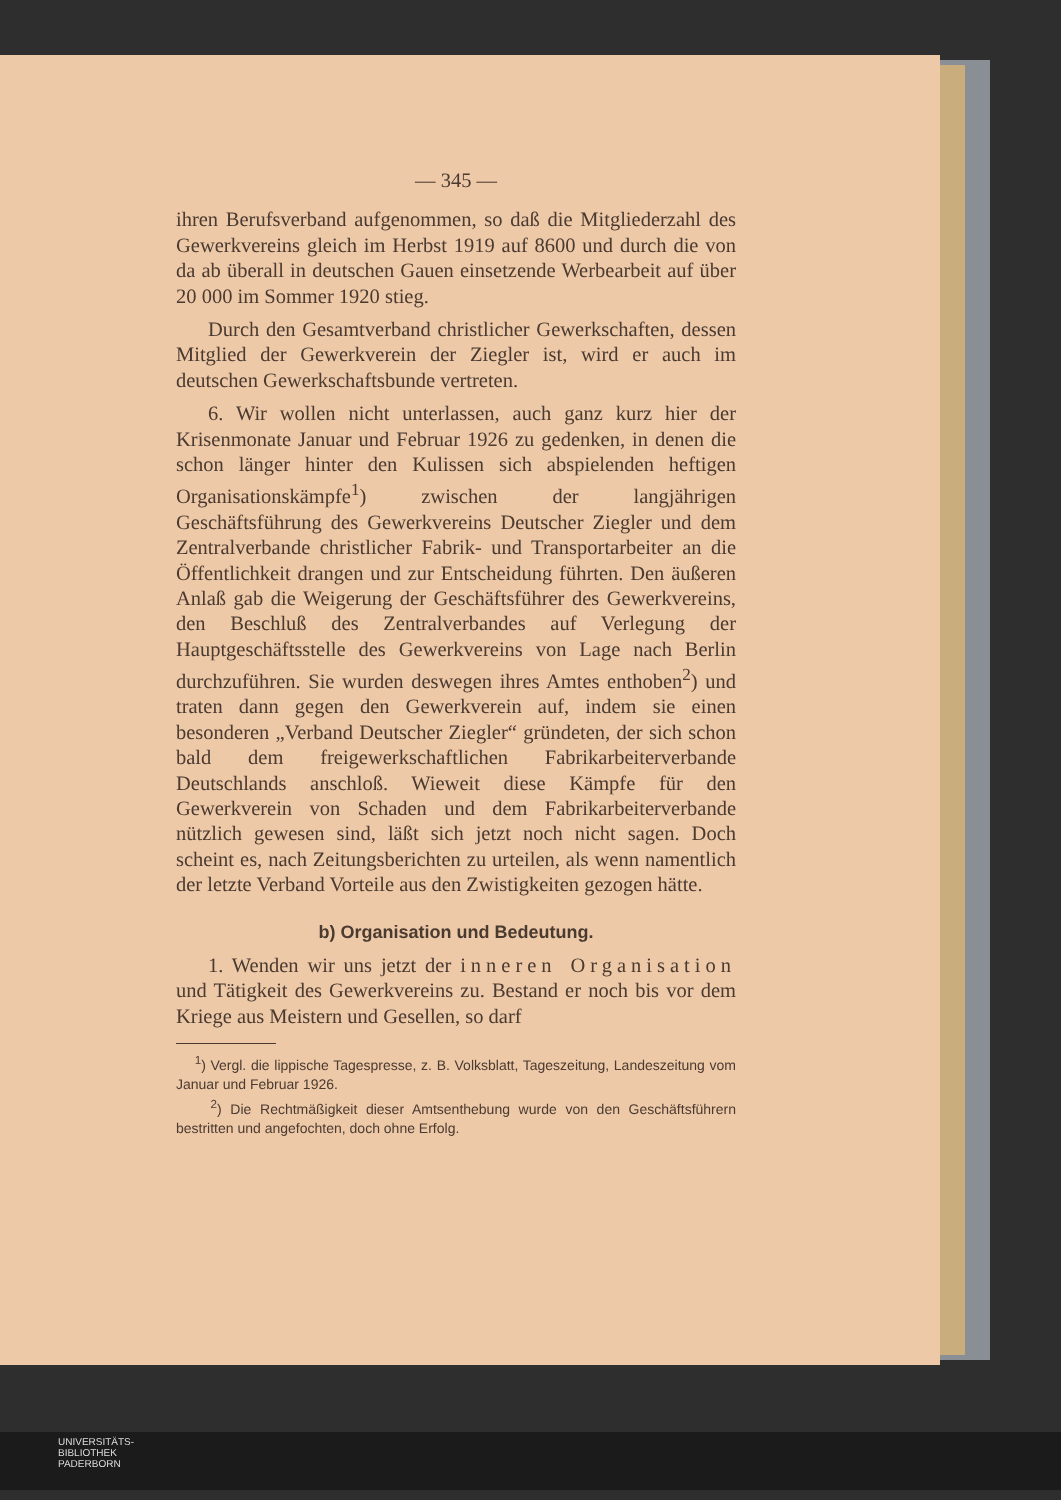— 345 —
ihren Berufsverband aufgenommen, so daß die Mitgliederzahl des Gewerkvereins gleich im Herbst 1919 auf 8600 und durch die von da ab überall in deutschen Gauen einsetzende Werbearbeit auf über 20 000 im Sommer 1920 stieg.
Durch den Gesamtverband christlicher Gewerkschaften, dessen Mitglied der Gewerkverein der Ziegler ist, wird er auch im deutschen Gewerkschaftsbunde vertreten.
6. Wir wollen nicht unterlassen, auch ganz kurz hier der Krisenmonate Januar und Februar 1926 zu gedenken, in denen die schon länger hinter den Kulissen sich abspielenden heftigen Organisationskämpfe<sup>1</sup>) zwischen der langjährigen Geschäftsführung des Gewerkvereins Deutscher Ziegler und dem Zentralverbande christlicher Fabrik- und Transportarbeiter an die Öffentlichkeit drangen und zur Entscheidung führten. Den äußeren Anlaß gab die Weigerung der Geschäftsführer des Gewerkvereins, den Beschluß des Zentralverbandes auf Verlegung der Hauptgeschäftsstelle des Gewerkvereins von Lage nach Berlin durchzuführen. Sie wurden deswegen ihres Amtes enthoben<sup>2</sup>) und traten dann gegen den Gewerkverein auf, indem sie einen besonderen „Verband Deutscher Ziegler“ gründeten, der sich schon bald dem freigewerkschaftlichen Fabrikarbeiterverbande Deutschlands anschloß. Wieweit diese Kämpfe für den Gewerkverein von Schaden und dem Fabrikarbeiterverbande nützlich gewesen sind, läßt sich jetzt noch nicht sagen. Doch scheint es, nach Zeitungsberichten zu urteilen, als wenn namentlich der letzte Verband Vorteile aus den Zwistigkeiten gezogen hätte.
b) Organisation und Bedeutung.
1. Wenden wir uns jetzt der inneren Organisation und Tätigkeit des Gewerkvereins zu. Bestand er noch bis vor dem Kriege aus Meistern und Gesellen, so darf
<sup>1</sup>) Vergl. die lippische Tagespresse, z. B. Volksblatt, Tageszeitung, Landeszeitung vom Januar und Februar 1926.
<sup>2</sup>) Die Rechtmäßigkeit dieser Amtsenthebung wurde von den Geschäftsführern bestritten und angefochten, doch ohne Erfolg.
UNIVERSITÄTS-
BIBLIOTHEK
PADERBORN